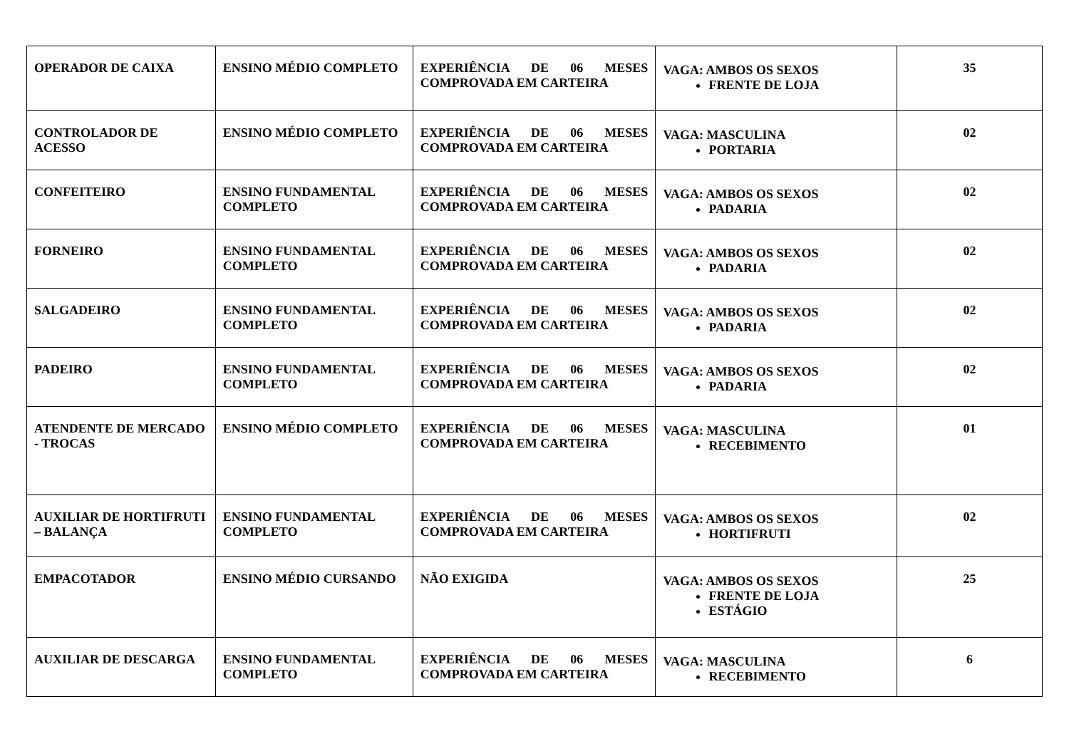| OPERADOR DE CAIXA | ENSINO MÉDIO COMPLETO | EXPERIÊNCIA DE 06 MESES COMPROVADA EM CARTEIRA | VAGA: AMBOS OS SEXOS FRENTE DE LOJA | 35 |
| CONTROLADOR DE ACESSO | ENSINO MÉDIO COMPLETO | EXPERIÊNCIA DE 06 MESES COMPROVADA EM CARTEIRA | VAGA: MASCULINA PORTARIA | 02 |
| CONFEITEIRO | ENSINO FUNDAMENTAL COMPLETO | EXPERIÊNCIA DE 06 MESES COMPROVADA EM CARTEIRA | VAGA: AMBOS OS SEXOS PADARIA | 02 |
| FORNEIRO | ENSINO FUNDAMENTAL COMPLETO | EXPERIÊNCIA DE 06 MESES COMPROVADA EM CARTEIRA | VAGA: AMBOS OS SEXOS PADARIA | 02 |
| SALGADEIRO | ENSINO FUNDAMENTAL COMPLETO | EXPERIÊNCIA DE 06 MESES COMPROVADA EM CARTEIRA | VAGA: AMBOS OS SEXOS PADARIA | 02 |
| PADEIRO | ENSINO FUNDAMENTAL COMPLETO | EXPERIÊNCIA DE 06 MESES COMPROVADA EM CARTEIRA | VAGA: AMBOS OS SEXOS PADARIA | 02 |
| ATENDENTE DE MERCADO - TROCAS | ENSINO MÉDIO COMPLETO | EXPERIÊNCIA DE 06 MESES COMPROVADA EM CARTEIRA | VAGA: MASCULINA RECEBIMENTO | 01 |
| AUXILIAR DE HORTIFRUTI – BALANÇA | ENSINO FUNDAMENTAL COMPLETO | EXPERIÊNCIA DE 06 MESES COMPROVADA EM CARTEIRA | VAGA: AMBOS OS SEXOS HORTIFRUTI | 02 |
| EMPACOTADOR | ENSINO MÉDIO CURSANDO | NÃO EXIGIDA | VAGA: AMBOS OS SEXOS FRENTE DE LOJA ESTÁGIO | 25 |
| AUXILIAR DE DESCARGA | ENSINO FUNDAMENTAL COMPLETO | EXPERIÊNCIA DE 06 MESES COMPROVADA EM CARTEIRA | VAGA: MASCULINA RECEBIMENTO | 6 |